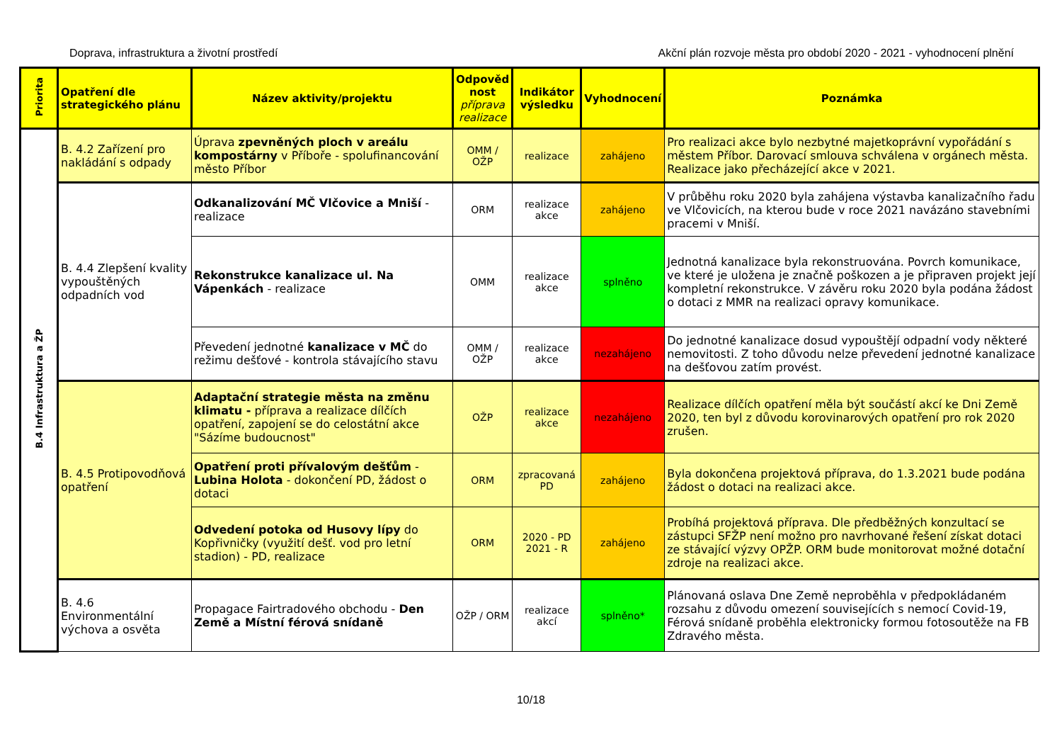Doprava, infrastruktura a životní prostředí Akční plán rozvoje města pro období 2020 - 2021 - vyhodnocení plnění
| Priorita | Opatření dle strategického plánu | Název aktivity/projektu | Odpověd nost příprava realizace | Indikátor výsledku | Vyhodnocení | Poznámka |
| --- | --- | --- | --- | --- | --- | --- |
| B.4 Infrastruktura a ŽP | B. 4.2 Zařízení pro nakládání s odpady | Úprava zpevněných ploch v areálu kompostárny v Příboře - spolufinancování město Příbor | OMM / OŽP | realizace | zahájeno | Pro realizaci akce bylo nezbytné majetkoprávní vypořádání s městem Příbor. Darovací smlouva schválena v orgánech města. Realizace jako přecházející akce v 2021. |
| | B. 4.4 Zlepšení kvality vypouštěných odpadních vod | Odkanalizování MČ Vlčovice a Mniší - realizace | ORM | realizace akce | zahájeno | V průběhu roku 2020 byla zahájena výstavba kanalizačního řadu ve Vlčovicích, na kterou bude v roce 2021 navázáno stavebními pracemi v Mniší. |
| | | Rekonstrukce kanalizace ul. Na Vápenkách - realizace | OMM | realizace akce | splněno | Jednotná kanalizace byla rekonstruována. Povrch komunikace, ve které je uložena je značně poškozen a je připraven projekt její kompletní rekonstrukce. V závěru roku 2020 byla podána žádost o dotaci z MMR na realizaci opravy komunikace. |
| | | Převedení jednotné kanalizace v MČ do režimu dešťové - kontrola stávajícího stavu | OMM / OŽP | realizace akce | nezahájeno | Do jednotné kanalizace dosud vypouštějí odpadní vody některé nemovitosti. Z toho důvodu nelze převedení jednotné kanalizace na dešťovou zatím provést. |
| | B. 4.5 Protipovodňová opatření | Adaptační strategie města na změnu klimatu - příprava a realizace dílčích opatření, zapojení se do celostátní akce "Sázíme budoucnost" | OŽP | realizace akce | nezahájeno | Realizace dílčích opatření měla být součástí akcí ke Dni Země 2020, ten byl z důvodu korovinarových opatření pro rok 2020 zrušen. |
| | | Opatření proti přívalovým dešťům - Lubina Holota - dokončení PD, žádost o dotaci | ORM | zpracovaná PD | zahájeno | Byla dokončena projektová příprava, do 1.3.2021 bude podána žádost o dotaci na realizaci akce. |
| | | Odvedení potoka od Husovy lípy do Kopřivničky (využití dešť. vod pro letní stadion) - PD, realizace | ORM | 2020 - PD 2021 - R | zahájeno | Probíhá projektová příprava. Dle předběžných konzultací se zástupci SFŽP není možno pro navrhované řešení získat dotaci ze stávající výzvy OPŽP. ORM bude monitorovat možné dotační zdroje na realizaci akce. |
| | B. 4.6 Environmentální výchova a osvěta | Propagace Fairtradového obchodu - Den Země a Místní férová snídaně | OŽP / ORM | realizace akcí | splněno* | Plánovaná oslava Dne Země neproběhla v předpokládaném rozsahu z důvodu omezení souvisejících s nemocí Covid-19, Férová snídaně proběhla elektronicky formou fotosoutěže na FB Zdravého města. |
10/18